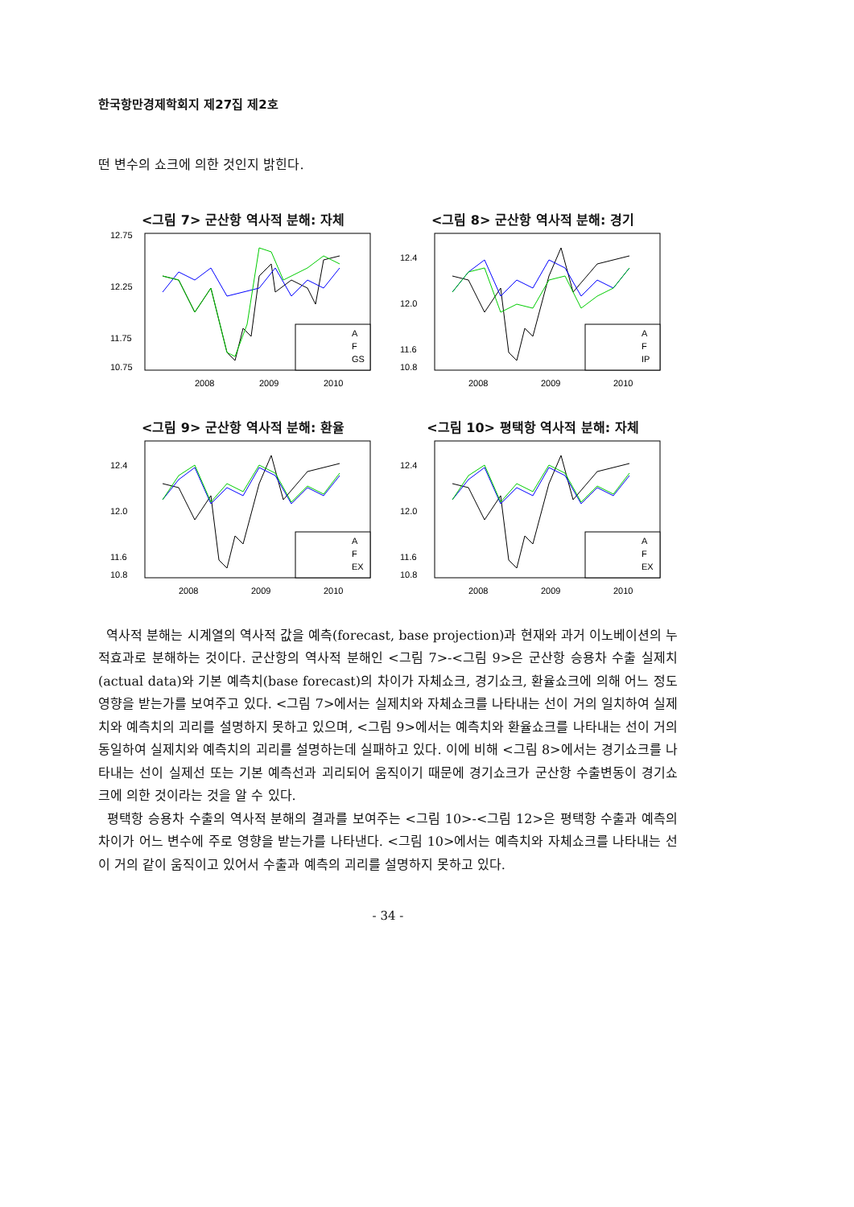한국항만경제학회지 제27집 제2호
떤 변수의 쇼크에 의한 것인지 밝힌다.
<그림 7> 군산항 역사적 분해: 자체
12.75
12.25
11.75
10.75
A
F
GS
2008
2009
2010
<그림 8> 군산항 역사적 분해: 경기
12.4
12.0
11.6
10.8
A
F
IP
2008
2009
2010
<그림 9> 군산항 역사적 분해: 환율
12.4
12.0
11.6
10.8
A
F
EX
2008
2009
2010
<그림 10> 평택항 역사적 분해: 자체
12.4
12.0
11.6
10.8
A
F
EX
2008
2009
2010
역사적 분해는 시계열의 역사적 값을 예측(forecast, base projection)과 현재와 과거 이노베이션의 누적효과로 분해하는 것이다. 군산항의 역사적 분해인 <그림 7>-<그림 9>은 군산항 승용차 수출 실제치(actual data)와 기본 예측치(base forecast)의 차이가 자체쇼크, 경기쇼크, 환율쇼크에 의해 어느 정도 영향을 받는가를 보여주고 있다. <그림 7>에서는 실제치와 자체쇼크를 나타내는 선이 거의 일치하여 실제치와 예측치의 괴리를 설명하지 못하고 있으며, <그림 9>에서는 예측치와 환율쇼크를 나타내는 선이 거의 동일하여 실제치와 예측치의 괴리를 설명하는데 실패하고 있다. 이에 비해 <그림 8>에서는 경기쇼크를 나타내는 선이 실제선 또는 기본 예측선과 괴리되어 움직이기 때문에 경기쇼크가 군산항 수출변동이 경기쇼크에 의한 것이라는 것을 알 수 있다.
평택항 승용차 수출의 역사적 분해의 결과를 보여주는 <그림 10>-<그림 12>은 평택항 수출과 예측의 차이가 어느 변수에 주로 영향을 받는가를 나타낸다. <그림 10>에서는 예측치와 자체쇼크를 나타내는 선이 거의 같이 움직이고 있어서 수출과 예측의 괴리를 설명하지 못하고 있다.
- 34 -